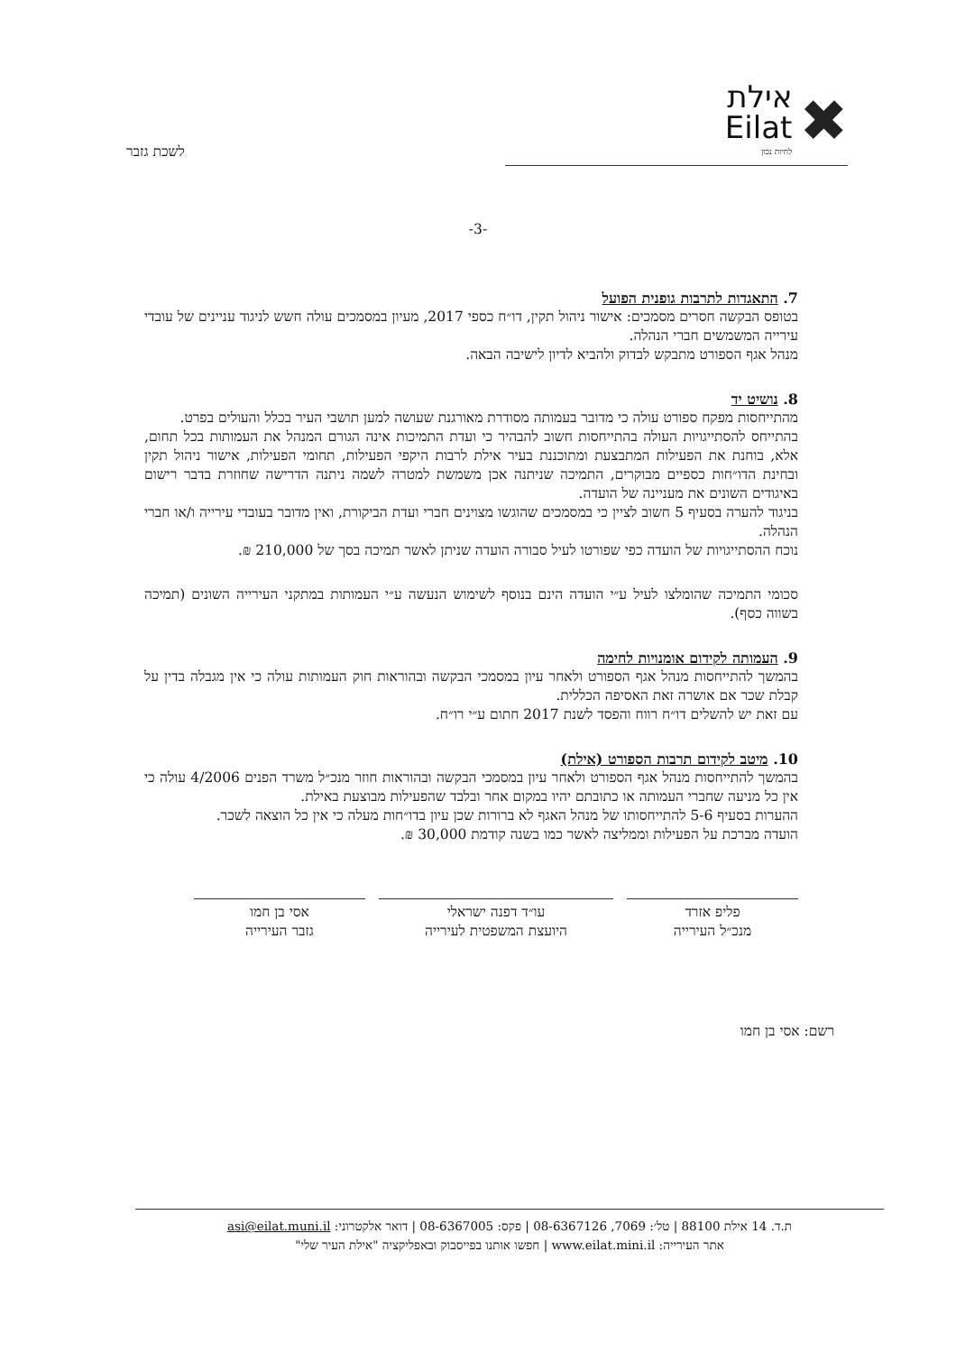✖
אילת
Eilat
לחיות נכון
לשכת גזבר
-3-
7. התאגדות לתרבות גופנית הפועל
בטופס הבקשה חסרים מסמכים: אישור ניהול תקין, דו״ח כספי 2017, מעיון במסמכים עולה חשש לניגוד עניינים של עובדי עירייה המשמשים חברי הנהלה.
מנהל אגף הספורט מתבקש לבדוק ולהביא לדיון לישיבה הבאה.
8. נושיט יד
מהתייחסות מפקח ספורט עולה כי מדובר בעמותה מסודרת מאורגנת שעושה למען תושבי העיר בכלל והעולים בפרט.
בהתייחס להסתייגויות העולה בהתייחסות חשוב להבהיר כי ועדת התמיכות אינה הגורם המנהל את העמותות בכל תחום, אלא, בוחנת את הפעילות המתבצעת ומתוכננת בעיר אילת לרבות היקפי הפעילות, תחומי הפעילות, אישור ניהול תקין ובחינת הדו״חות כספיים מבוקרים, התמיכה שניתנה אכן משמשת למטרה לשמה ניתנה הדרישה שחוזרת בדבר רישום באיגודים השונים את מעניינה של הועדה.
בניגוד להערה בסעיף 5 חשוב לציין כי במסמכים שהוגשו מצוינים חברי ועדת הביקורת, ואין מדובר בעובדי עירייה ו/או חברי הנהלה.
נוכח ההסתייגויות של הועדה כפי שפורטו לעיל סבורה הועדה שניתן לאשר תמיכה בסך של 210,000 ₪.
סכומי התמיכה שהומלצו לעיל ע״י הועדה הינם בנוסף לשימוש הנעשה ע״י העמותות במתקני העירייה השונים (תמיכה בשווה כסף).
9. העמותה לקידום אומנויות לחימה
בהמשך להתייחסות מנהל אגף הספורט ולאחר עיון במסמכי הבקשה ובהוראות חוק העמותות עולה כי אין מגבלה בדין על קבלת שכר אם אושרה זאת האסיפה הכללית.
עם זאת יש להשלים דו״ח רווח והפסד לשנת 2017 חתום ע״י רו״ח.
10. מיטב לקידום תרבות הספורט (אילת)
בהמשך להתייחסות מנהל אגף הספורט ולאחר עיון במסמכי הבקשה ובהוראות חוזר מנכ״ל משרד הפנים 4/2006 עולה כי אין כל מניעה שחברי העמותה או כתובתם יהיו במקום אחר ובלבד שהפעילות מבוצעת באילת.
ההערות בסעיף 5-6 להתייחסותו של מנהל האגף לא ברורות שכן עיון בדו״חות מעלה כי אין כל הוצאה לשכר.
הועדה מברכת על הפעילות וממליצה לאשר כמו בשנה קודמת 30,000 ₪.
פליפ אזרד
מנכ״ל העירייה
עו״ד דפנה ישראלי
היועצת המשפטית לעירייה
אסי בן חמו
גזבר העירייה
רשם: אסי בן חמו
ת.ד. 14 אילת 88100 | טל׳: 7069, 08-6367126 | פקס: 08-6367005 | דואר אלקטרוני: asi@eilat.muni.il
אתר העירייה: www.eilat.mini.il | חפשו אותנו בפייסבוק ובאפליקציה "אילת העיר שלי"